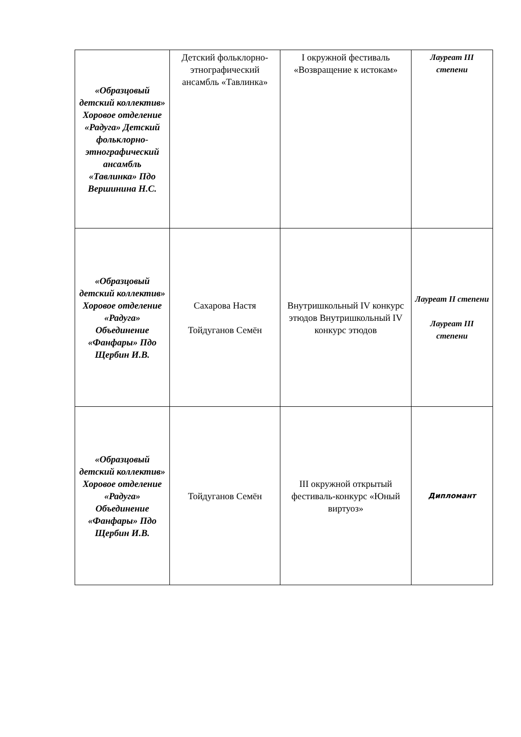| «Образцовый детский коллектив» Хоровое отделение «Радуга» Детский фольклорно-этнографический ансамбль «Тавлинка» Пдо Вершинина Н.С. | Детский фольклорно-этнографический ансамбль «Тавлинка» | I окружной фестиваль «Возвращение к истокам» | Лауреат III степени |
| «Образцовый детский коллектив» Хоровое отделение «Радуга» Объединение «Фанфары» Пдо Щербин И.В. | Сахарова Настя Тойдуганов Семён | Внутришкольный IV конкурс этюдов Внутришкольный IV конкурс этюдов | Лауреат II степени Лауреат III степени |
| «Образцовый детский коллектив» Хоровое отделение «Радуга» Объединение «Фанфары» Пдо Щербин И.В. | Тойдуганов Семён | III окружной открытый фестиваль-конкурс «Юный виртуоз» | Дипломант |